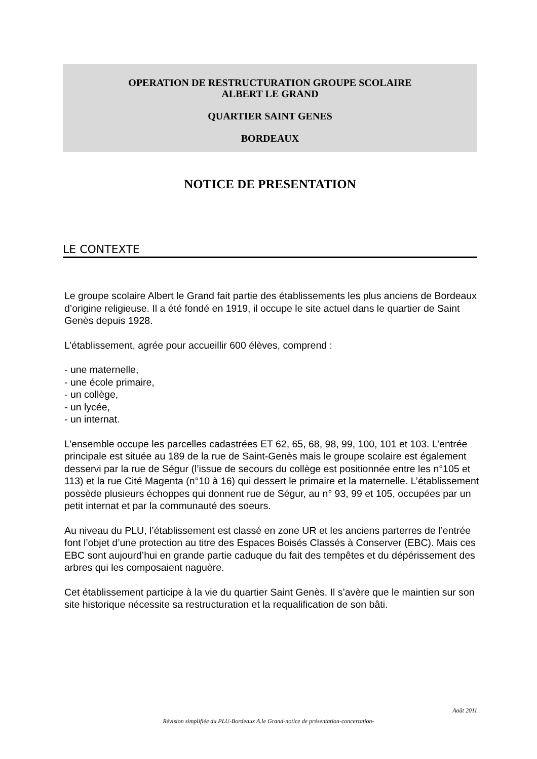OPERATION DE RESTRUCTURATION GROUPE SCOLAIRE
ALBERT LE GRAND
QUARTIER SAINT GENES
BORDEAUX
NOTICE DE PRESENTATION
LE CONTEXTE
Le groupe scolaire Albert le Grand fait partie des établissements les plus anciens de Bordeaux d’origine religieuse. Il a été fondé en 1919, il occupe le site actuel dans le quartier de Saint Genès depuis 1928.
L’établissement, agrée pour accueillir 600 élèves, comprend :
- une maternelle,
- une école primaire,
- un collège,
- un lycée,
- un internat.
L’ensemble occupe les parcelles cadastrées ET 62, 65, 68, 98, 99, 100, 101 et 103. L’entrée principale est située au 189 de la rue de Saint-Genès mais le groupe scolaire est également desservi par la rue de Ségur (l’issue de secours du collège est positionnée entre les n°105 et 113) et la rue Cité Magenta (n°10 à 16) qui dessert le primaire et la maternelle. L’établissement possède plusieurs échoppes qui donnent rue de Ségur, au n° 93, 99 et 105, occupées par un petit internat et par la communauté des soeurs.
Au niveau du PLU, l’établissement est classé en zone UR et les anciens parterres de l’entrée font l’objet d’une protection au titre des Espaces Boisés Classés à Conserver (EBC). Mais ces EBC sont aujourd’hui en grande partie caduque du fait des tempêtes et du dépérissement des arbres qui les composaient naguère.
Cet établissement participe à la vie du quartier Saint Genès. Il s’avère que le maintien sur son site historique nécessite sa restructuration et la requalification de son bâti.
Août 2011
Révision simplifiée du PLU-Bordeaux A.le Grand-notice de présentation-concertation-